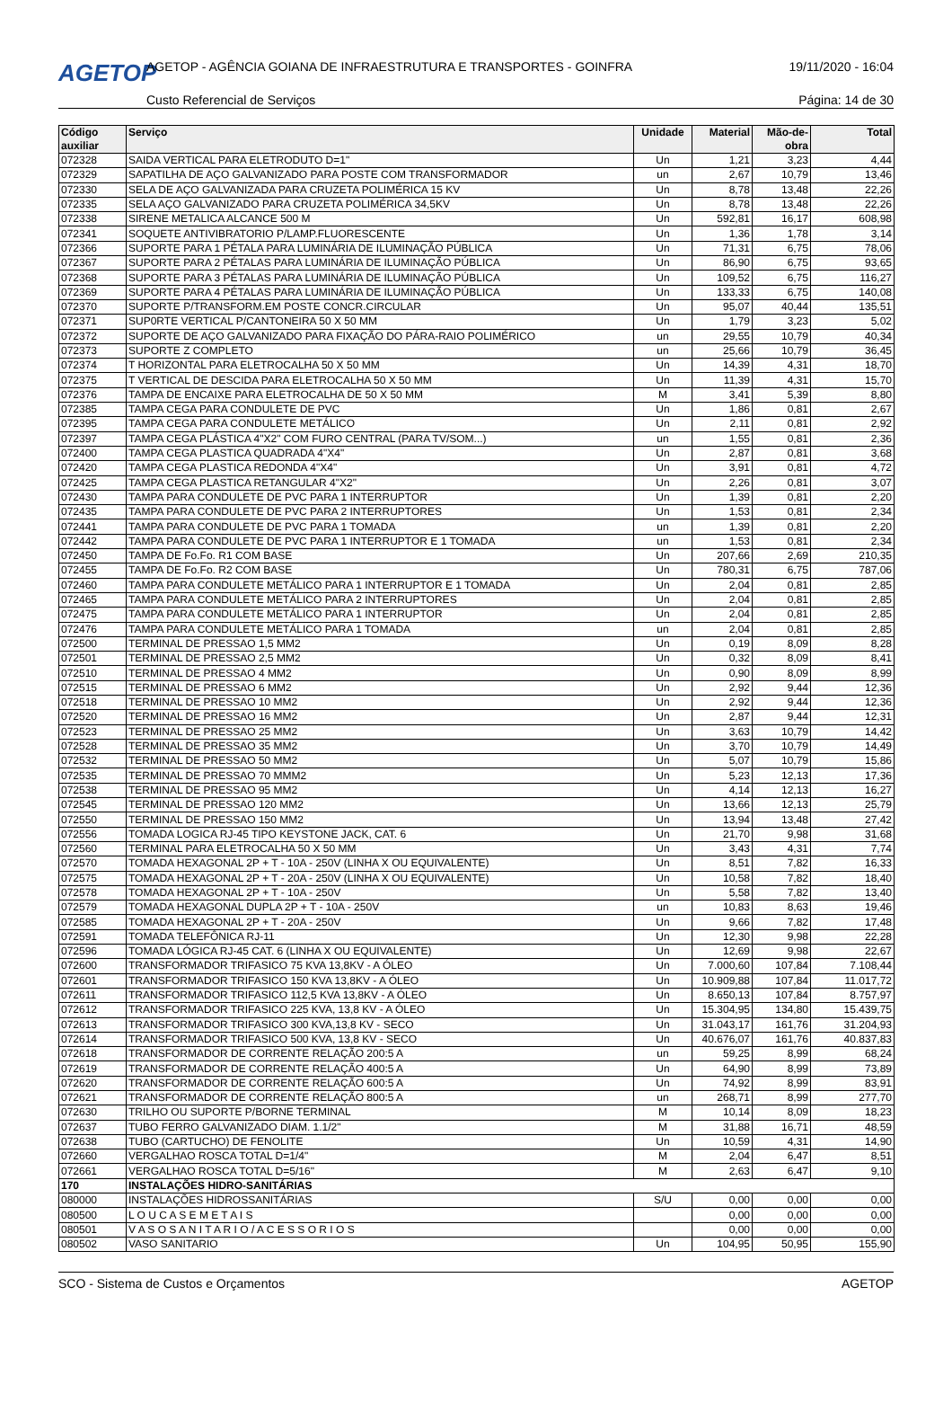AGETOP
AGETOP - AGÊNCIA GOIANA DE INFRAESTRUTURA E TRANSPORTES - GOINFRA
19/11/2020 - 16:04
Custo Referencial de Serviços Página: 14 de 30
| Código auxiliar | Serviço | Unidade | Material | Mão-de-obra | Total |
| --- | --- | --- | --- | --- | --- |
| 072328 | SAIDA VERTICAL PARA ELETRODUTO D=1" | Un | 1,21 | 3,23 | 4,44 |
| 072329 | SAPATILHA DE AÇO GALVANIZADO PARA POSTE COM TRANSFORMADOR | un | 2,67 | 10,79 | 13,46 |
| 072330 | SELA DE AÇO GALVANIZADA PARA CRUZETA POLIMÉRICA 15 KV | Un | 8,78 | 13,48 | 22,26 |
| 072335 | SELA AÇO GALVANIZADO PARA CRUZETA POLIMÉRICA 34,5KV | Un | 8,78 | 13,48 | 22,26 |
| 072338 | SIRENE METALICA ALCANCE 500 M | Un | 592,81 | 16,17 | 608,98 |
| 072341 | SOQUETE ANTIVIBRATORIO P/LAMP.FLUORESCENTE | Un | 1,36 | 1,78 | 3,14 |
| 072366 | SUPORTE PARA 1 PÉTALA PARA LUMINÁRIA DE ILUMINAÇÃO PÚBLICA | Un | 71,31 | 6,75 | 78,06 |
| 072367 | SUPORTE PARA 2 PÉTALAS PARA LUMINÁRIA DE ILUMINAÇÃO PÚBLICA | Un | 86,90 | 6,75 | 93,65 |
| 072368 | SUPORTE PARA 3 PÉTALAS PARA LUMINÁRIA DE ILUMINAÇÃO PÚBLICA | Un | 109,52 | 6,75 | 116,27 |
| 072369 | SUPORTE PARA 4 PÉTALAS PARA LUMINÁRIA DE ILUMINAÇÃO PÚBLICA | Un | 133,33 | 6,75 | 140,08 |
| 072370 | SUPORTE P/TRANSFORM.EM POSTE CONCR.CIRCULAR | Un | 95,07 | 40,44 | 135,51 |
| 072371 | SUP0RTE VERTICAL P/CANTONEIRA 50 X 50 MM | Un | 1,79 | 3,23 | 5,02 |
| 072372 | SUPORTE DE AÇO GALVANIZADO PARA FIXAÇÃO DO PÁRA-RAIO POLIMÉRICO | un | 29,55 | 10,79 | 40,34 |
| 072373 | SUPORTE Z COMPLETO | un | 25,66 | 10,79 | 36,45 |
| 072374 | T HORIZONTAL PARA ELETROCALHA 50 X 50 MM | Un | 14,39 | 4,31 | 18,70 |
| 072375 | T VERTICAL DE DESCIDA PARA ELETROCALHA 50 X 50 MM | Un | 11,39 | 4,31 | 15,70 |
| 072376 | TAMPA DE ENCAIXE PARA ELETROCALHA DE 50 X 50 MM | M | 3,41 | 5,39 | 8,80 |
| 072385 | TAMPA CEGA PARA CONDULETE DE PVC | Un | 1,86 | 0,81 | 2,67 |
| 072395 | TAMPA CEGA PARA CONDULETE METÁLICO | Un | 2,11 | 0,81 | 2,92 |
| 072397 | TAMPA CEGA PLÁSTICA 4"X2" COM FURO CENTRAL (PARA TV/SOM...) | un | 1,55 | 0,81 | 2,36 |
| 072400 | TAMPA CEGA PLASTICA QUADRADA 4"X4" | Un | 2,87 | 0,81 | 3,68 |
| 072420 | TAMPA CEGA PLASTICA REDONDA 4"X4" | Un | 3,91 | 0,81 | 4,72 |
| 072425 | TAMPA CEGA PLASTICA RETANGULAR 4"X2" | Un | 2,26 | 0,81 | 3,07 |
| 072430 | TAMPA PARA CONDULETE DE PVC PARA 1 INTERRUPTOR | Un | 1,39 | 0,81 | 2,20 |
| 072435 | TAMPA PARA CONDULETE DE PVC PARA 2 INTERRUPTORES | Un | 1,53 | 0,81 | 2,34 |
| 072441 | TAMPA PARA CONDULETE DE PVC PARA 1 TOMADA | un | 1,39 | 0,81 | 2,20 |
| 072442 | TAMPA PARA CONDULETE DE PVC PARA 1 INTERRUPTOR E 1 TOMADA | un | 1,53 | 0,81 | 2,34 |
| 072450 | TAMPA DE Fo.Fo. R1 COM BASE | Un | 207,66 | 2,69 | 210,35 |
| 072455 | TAMPA DE Fo.Fo. R2 COM BASE | Un | 780,31 | 6,75 | 787,06 |
| 072460 | TAMPA PARA CONDULETE METÁLICO PARA 1 INTERRUPTOR E 1 TOMADA | Un | 2,04 | 0,81 | 2,85 |
| 072465 | TAMPA PARA CONDULETE METÁLICO PARA 2 INTERRUPTORES | Un | 2,04 | 0,81 | 2,85 |
| 072475 | TAMPA PARA CONDULETE METÁLICO PARA 1 INTERRUPTOR | Un | 2,04 | 0,81 | 2,85 |
| 072476 | TAMPA PARA CONDULETE METÁLICO PARA 1 TOMADA | un | 2,04 | 0,81 | 2,85 |
| 072500 | TERMINAL DE PRESSAO 1,5 MM2 | Un | 0,19 | 8,09 | 8,28 |
| 072501 | TERMINAL DE PRESSAO 2,5 MM2 | Un | 0,32 | 8,09 | 8,41 |
| 072510 | TERMINAL DE PRESSAO 4 MM2 | Un | 0,90 | 8,09 | 8,99 |
| 072515 | TERMINAL DE PRESSAO 6 MM2 | Un | 2,92 | 9,44 | 12,36 |
| 072518 | TERMINAL DE PRESSAO 10 MM2 | Un | 2,92 | 9,44 | 12,36 |
| 072520 | TERMINAL DE PRESSAO 16 MM2 | Un | 2,87 | 9,44 | 12,31 |
| 072523 | TERMINAL DE PRESSAO 25 MM2 | Un | 3,63 | 10,79 | 14,42 |
| 072528 | TERMINAL DE PRESSAO 35 MM2 | Un | 3,70 | 10,79 | 14,49 |
| 072532 | TERMINAL DE PRESSAO 50 MM2 | Un | 5,07 | 10,79 | 15,86 |
| 072535 | TERMINAL DE PRESSAO 70 MMM2 | Un | 5,23 | 12,13 | 17,36 |
| 072538 | TERMINAL DE PRESSAO 95 MM2 | Un | 4,14 | 12,13 | 16,27 |
| 072545 | TERMINAL DE PRESSAO 120 MM2 | Un | 13,66 | 12,13 | 25,79 |
| 072550 | TERMINAL DE PRESSAO 150 MM2 | Un | 13,94 | 13,48 | 27,42 |
| 072556 | TOMADA LOGICA RJ-45 TIPO KEYSTONE JACK, CAT. 6 | Un | 21,70 | 9,98 | 31,68 |
| 072560 | TERMINAL PARA ELETROCALHA 50 X 50 MM | Un | 3,43 | 4,31 | 7,74 |
| 072570 | TOMADA HEXAGONAL 2P + T - 10A - 250V (LINHA X OU EQUIVALENTE) | Un | 8,51 | 7,82 | 16,33 |
| 072575 | TOMADA HEXAGONAL 2P + T - 20A - 250V (LINHA X OU EQUIVALENTE) | Un | 10,58 | 7,82 | 18,40 |
| 072578 | TOMADA HEXAGONAL 2P + T - 10A - 250V | Un | 5,58 | 7,82 | 13,40 |
| 072579 | TOMADA HEXAGONAL DUPLA 2P + T - 10A - 250V | un | 10,83 | 8,63 | 19,46 |
| 072585 | TOMADA HEXAGONAL 2P + T - 20A - 250V | Un | 9,66 | 7,82 | 17,48 |
| 072591 | TOMADA TELEFÔNICA RJ-11 | Un | 12,30 | 9,98 | 22,28 |
| 072596 | TOMADA LÓGICA RJ-45 CAT. 6 (LINHA X OU EQUIVALENTE) | Un | 12,69 | 9,98 | 22,67 |
| 072600 | TRANSFORMADOR TRIFASICO 75 KVA 13,8KV - A ÓLEO | Un | 7.000,60 | 107,84 | 7.108,44 |
| 072601 | TRANSFORMADOR TRIFASICO 150 KVA 13,8KV - A ÓLEO | Un | 10.909,88 | 107,84 | 11.017,72 |
| 072611 | TRANSFORMADOR TRIFASICO 112,5 KVA 13,8KV - A ÓLEO | Un | 8.650,13 | 107,84 | 8.757,97 |
| 072612 | TRANSFORMADOR TRIFASICO 225 KVA, 13,8 KV - A ÓLEO | Un | 15.304,95 | 134,80 | 15.439,75 |
| 072613 | TRANSFORMADOR TRIFASICO 300 KVA,13,8 KV - SECO | Un | 31.043,17 | 161,76 | 31.204,93 |
| 072614 | TRANSFORMADOR TRIFASICO 500 KVA, 13,8 KV - SECO | Un | 40.676,07 | 161,76 | 40.837,83 |
| 072618 | TRANSFORMADOR DE CORRENTE RELAÇÃO 200:5 A | un | 59,25 | 8,99 | 68,24 |
| 072619 | TRANSFORMADOR DE CORRENTE RELAÇÃO 400:5 A | Un | 64,90 | 8,99 | 73,89 |
| 072620 | TRANSFORMADOR DE CORRENTE RELAÇÃO 600:5 A | Un | 74,92 | 8,99 | 83,91 |
| 072621 | TRANSFORMADOR DE CORRENTE RELAÇÃO 800:5 A | un | 268,71 | 8,99 | 277,70 |
| 072630 | TRILHO OU SUPORTE P/BORNE TERMINAL | M | 10,14 | 8,09 | 18,23 |
| 072637 | TUBO FERRO GALVANIZADO DIAM. 1.1/2" | M | 31,88 | 16,71 | 48,59 |
| 072638 | TUBO (CARTUCHO) DE FENOLITE | Un | 10,59 | 4,31 | 14,90 |
| 072660 | VERGALHAO ROSCA TOTAL D=1/4" | M | 2,04 | 6,47 | 8,51 |
| 072661 | VERGALHAO ROSCA TOTAL D=5/16" | M | 2,63 | 6,47 | 9,10 |
| 170 | INSTALAÇÕES HIDRO-SANITÁRIAS | | | | |
| 080000 | INSTALAÇÕES HIDROSSANITÁRIAS | S/U | 0,00 | 0,00 | 0,00 |
| 080500 | L O U C A S E M E T A I S | | 0,00 | 0,00 | 0,00 |
| 080501 | V A S O S A N I T A R I O / A C E S S O R I O S | | 0,00 | 0,00 | 0,00 |
| 080502 | VASO SANITARIO | Un | 104,95 | 50,95 | 155,90 |
SCO - Sistema de Custos e Orçamentos AGETOP